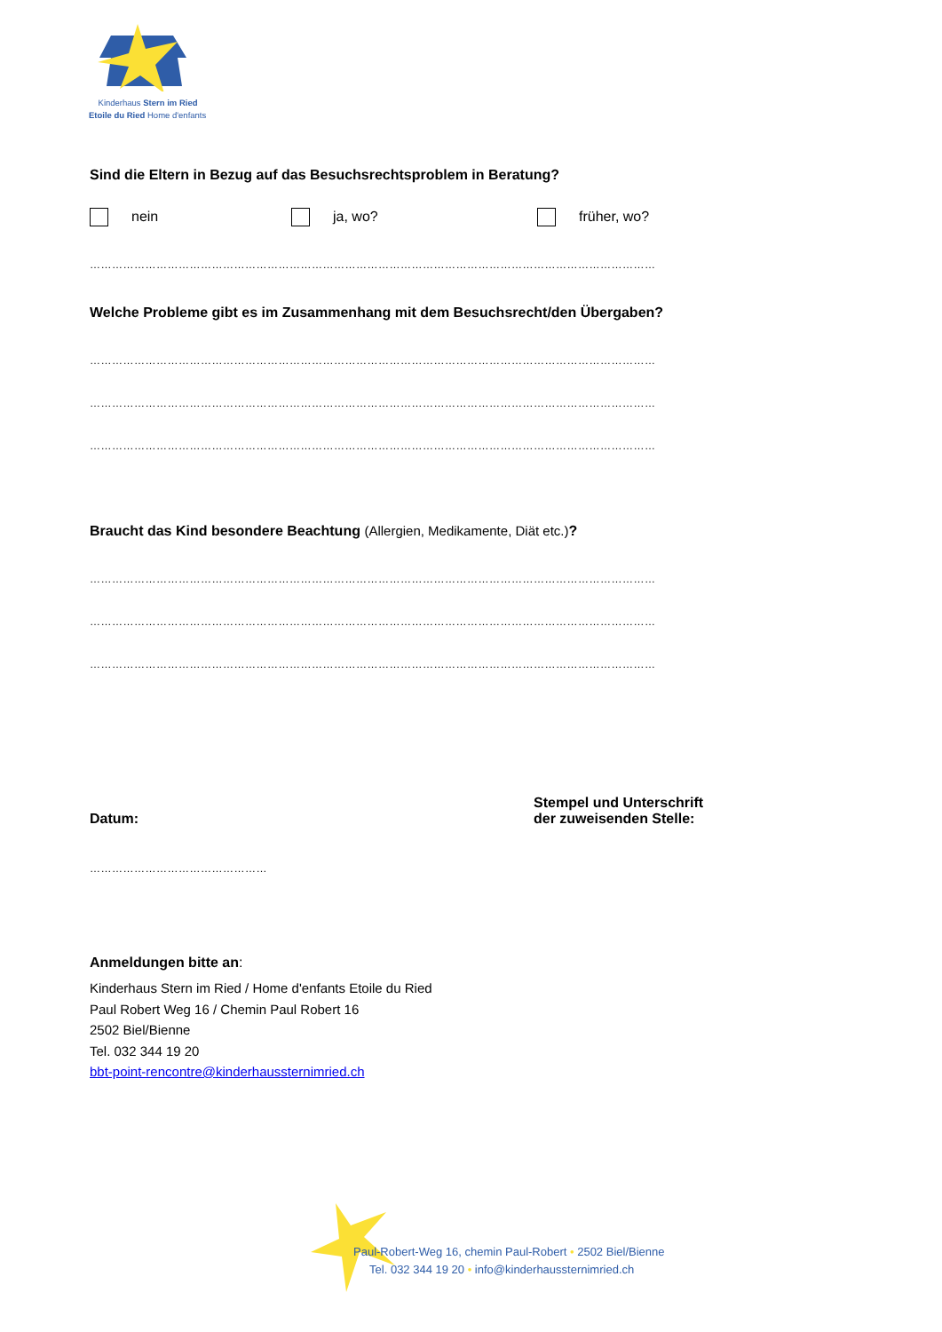Kinderhaus Stern im Ried
Etoile du Ried Home d'enfants
Sind die Eltern in Bezug auf das Besuchsrechtsproblem in Beratung?
nein ja, wo? früher, wo?
………………………………………………………………………………………………………………………………………
Welche Probleme gibt es im Zusammenhang mit dem Besuchsrecht/den Übergaben?
………………………………………………………………………………………………………………………………………
………………………………………………………………………………………………………………………………………
………………………………………………………………………………………………………………………………………
Braucht das Kind besondere Beachtung (Allergien, Medikamente, Diät etc.)?
………………………………………………………………………………………………………………………………………
………………………………………………………………………………………………………………………………………
………………………………………………………………………………………………………………………………………
Datum:
Stempel und Unterschrift der zuweisenden Stelle:
…………………………………………
Anmeldungen bitte an:
Kinderhaus Stern im Ried / Home d'enfants Etoile du Ried
Paul Robert Weg 16 / Chemin Paul Robert 16
2502 Biel/Bienne
Tel. 032 344 19 20
bbt-point-rencontre@kinderhaussternimried.ch
Paul-Robert-Weg 16, chemin Paul-Robert • 2502 Biel/Bienne
Tel. 032 344 19 20 • info@kinderhaussternimried.ch